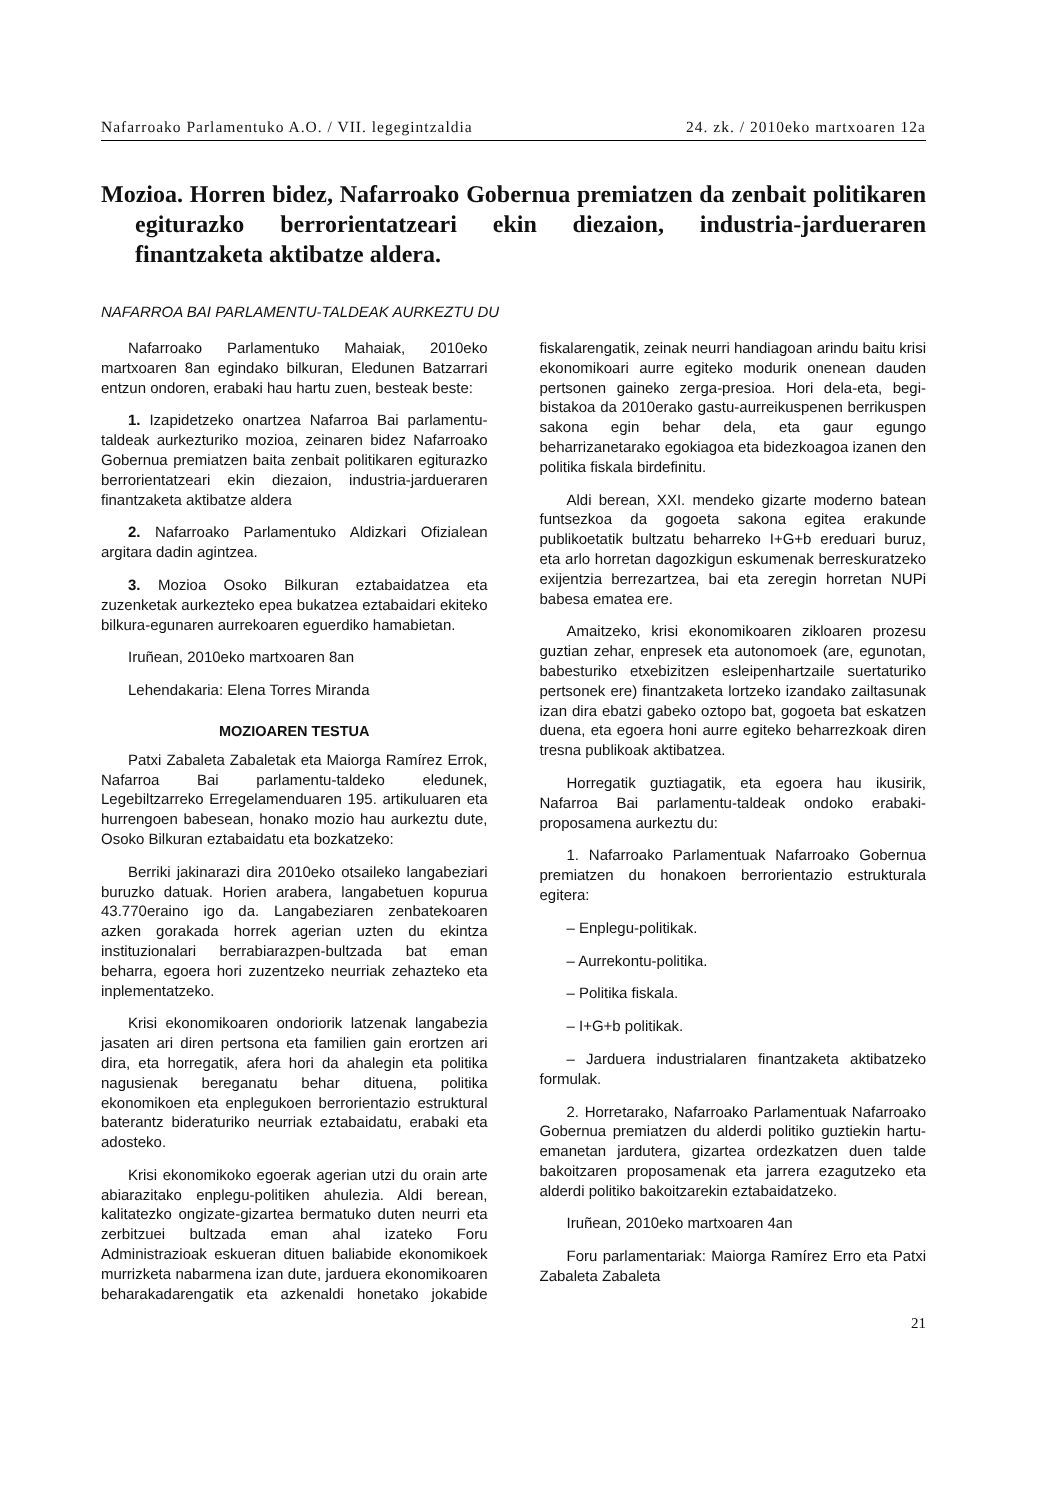Nafarroako Parlamentuko A.O. / VII. legegintzaldia 24. zk. / 2010eko martxoaren 12a
Mozioa. Horren bidez, Nafarroako Gobernua premiatzen da zenbait politikaren egiturazko berrorientatzeari ekin diezaion, industria-jarduera­ren finantzaketa aktibatze aldera.
NAFARROA BAI PARLAMENTU-TALDEAK AURKEZTU DU
Nafarroako Parlamentuko Mahaiak, 2010eko martxoaren 8an egindako bilkuran, Eledunen Batzarrari entzun ondoren, erabaki hau hartu zuen, besteak beste:
1. Izapidetzeko onartzea Nafarroa Bai parlamentu-taldeak aurkezturiko mozioa, zeinaren bidez Nafarroako Gobernua premiatzen baita zenbait politikaren egiturazko berrorientatzeari ekin diezaion, industria-jardueraren finantzaketa aktibatze aldera
2. Nafarroako Parlamentuko Aldizkari Ofizialean argitara dadin agintzea.
3. Mozioa Osoko Bilkuran eztabaidatzea eta zuzenketak aurkezteko epea bukatzea eztabaidari ekiteko bilkura-egunaren aurrekoaren eguerdiko hamabietan.
Iruñean, 2010eko martxoaren 8an
Lehendakaria: Elena Torres Miranda
MOZIOAREN TESTUA
Patxi Zabaleta Zabaletak eta Maiorga Ramírez Errok, Nafarroa Bai parlamentu-taldeko eledunek, Legebiltzarreko Erregelamenduaren 195. artikuluaren eta hurrengoen babesean, honako mozio hau aurkeztu dute, Osoko Bilkuran eztabaidatu eta bozkatzeko:
Berriki jakinarazi dira 2010eko otsaileko langabeziari buruzko datuak. Horien arabera, langabetuen kopurua 43.770eraino igo da. Langabeziaren zenbatekoaren azken gorakada horrek agerian uzten du ekintza instituzionalari berrabiarazpen-bultzada bat eman beharra, egoera hori zuzentzeko neurriak zehazteko eta inplementatzeko.
Krisi ekonomikoaren ondoriorik latzenak langabezia jasaten ari diren pertsona eta familien gain erortzen ari dira, eta horregatik, afera hori da ahalegin eta politika nagusienak bereganatu behar dituena, politika ekonomikoen eta enplegukoen berrorientazio estruktural baterantz bideraturiko neurriak eztabaidatu, erabaki eta adosteko.
Krisi ekonomikoko egoerak agerian utzi du orain arte abiarazitako enplegu-politiken ahulezia. Aldi berean, kalitatezko ongizate-gizartea bermatuko duten neurri eta zerbitzuei bultzada eman ahal izateko Foru Administrazioak eskueran dituen baliabide ekonomikoek murrizketa nabarmena izan dute, jarduera ekonomikoaren beharakadarengatik eta azkenaldi honetako jokabide fiskalarengatik, zeinak neurri handiagoan arindu baitu krisi ekonomikoari aurre egiteko modurik onenean dauden pertsonen gaineko zerga-presioa. Hori dela-eta, begi-bistakoa da 2010erako gastu-aurreikuspenen berrikuspen sakona egin behar dela, eta gaur egungo beharrizanetarako egokiagoa eta bidezkoagoa izanen den politika fiskala birdefinitu.
Aldi berean, XXI. mendeko gizarte moderno batean funtsezkoa da gogoeta sakona egitea erakunde publikoetatik bultzatu beharreko I+G+b ereduari buruz, eta arlo horretan dagozkigun eskumenak berreskuratzeko exijentzia berrezartzea, bai eta zeregin horretan NUPi babesa ematea ere.
Amaitzeko, krisi ekonomikoaren zikloaren prozesu guztian zehar, enpresek eta autonomoek (are, egunotan, babesturiko etxebizitzen esleipenhartzaile suertaturiko pertsonek ere) finantzaketa lortzeko izandako zailtasunak izan dira ebatzi gabeko oztopo bat, gogoeta bat eskatzen duena, eta egoera honi aurre egiteko beharrezkoak diren tresna publikoak aktibatzea.
Horregatik guztiagatik, eta egoera hau ikusirik, Nafarroa Bai parlamentu-taldeak ondoko erabaki-proposamena aurkeztu du:
1. Nafarroako Parlamentuak Nafarroako Gobernua premiatzen du honakoen berrorientazio estrukturala egitera:
– Enplegu-politikak.
– Aurrekontu-politika.
– Politika fiskala.
– I+G+b politikak.
– Jarduera industrialaren finantzaketa aktibatzeko formulak.
2. Horretarako, Nafarroako Parlamentuak Nafarroako Gobernua premiatzen du alderdi politiko guztiekin hartu-emanetan jardutera, gizartea ordezkatzen duen talde bakoitzaren proposamenak eta jarrera ezagutzeko eta alderdi politiko bakoitzarekin eztabaidatzeko.
Iruñean, 2010eko martxoaren 4an
Foru parlamentariak: Maiorga Ramírez Erro eta Patxi Zabaleta Zabaleta
21